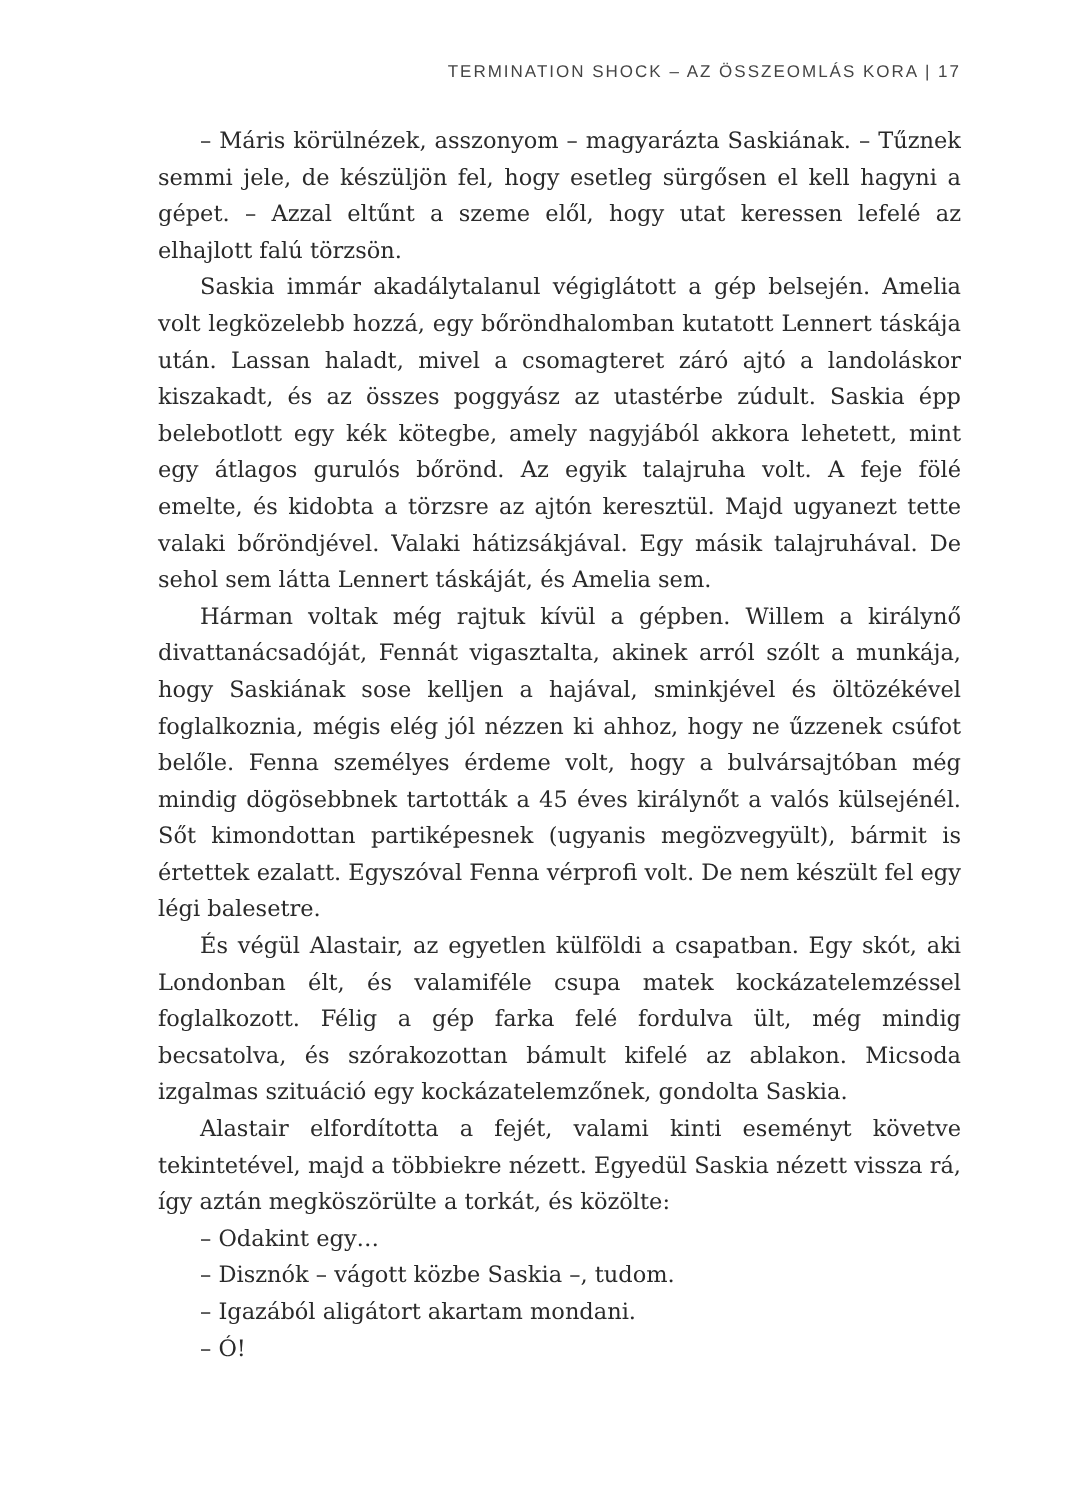TERMINATION SHOCK – AZ ÖSSZEOMLÁS KORA | 17
– Máris körülnézek, asszonyom – magyarázta Saskiának. – Tűznek semmi jele, de készüljön fel, hogy esetleg sürgősen el kell hagyni a gépet. – Azzal eltűnt a szeme elől, hogy utat keressen lefelé az elhajlott falú törzsön.
Saskia immár akadálytalanul végiglátott a gép belsején. Amelia volt legközelebb hozzá, egy bőröndhalomban kutatott Lennert táskája után. Lassan haladt, mivel a csomagteret záró ajtó a landoláskor kiszakadt, és az összes poggyász az utastérbe zúdult. Saskia épp belebotlott egy kék kötegbe, amely nagyjából akkora lehetett, mint egy átlagos gurulós bőrönd. Az egyik talajruha volt. A feje fölé emelte, és kidobta a törzsre az ajtón keresztül. Majd ugyanezt tette valaki bőröndjével. Valaki hátizsákjával. Egy másik talajruhával. De sehol sem látta Lennert táskáját, és Amelia sem.
Hárman voltak még rajtuk kívül a gépben. Willem a királynő divattanácsadóját, Fennát vigasztalta, akinek arról szólt a munkája, hogy Saskiának sose kelljen a hajával, sminkjével és öltözékével foglalkoznia, mégis elég jól nézzen ki ahhoz, hogy ne űzzenek csúfot belőle. Fenna személyes érdeme volt, hogy a bulvársajtóban még mindig dögösebbnek tartották a 45 éves királynőt a valós külsejénél. Sőt kimondottan partiképesnek (ugyanis megözvegyült), bármit is értettek ezalatt. Egyszóval Fenna vérprofi volt. De nem készült fel egy légi balesetre.
És végül Alastair, az egyetlen külföldi a csapatban. Egy skót, aki Londonban élt, és valamiféle csupa matek kockázatelemzéssel foglalkozott. Félig a gép farka felé fordulva ült, még mindig becsatolva, és szórakozottan bámult kifelé az ablakon. Micsoda izgalmas szituáció egy kockázatelemzőnek, gondolta Saskia.
Alastair elfordította a fejét, valami kinti eseményt követve tekintetével, majd a többiekre nézett. Egyedül Saskia nézett vissza rá, így aztán megköszörülte a torkát, és közölte:
– Odakint egy…
– Disznók – vágott közbe Saskia –, tudom.
– Igazából aligátort akartam mondani.
– Ó!